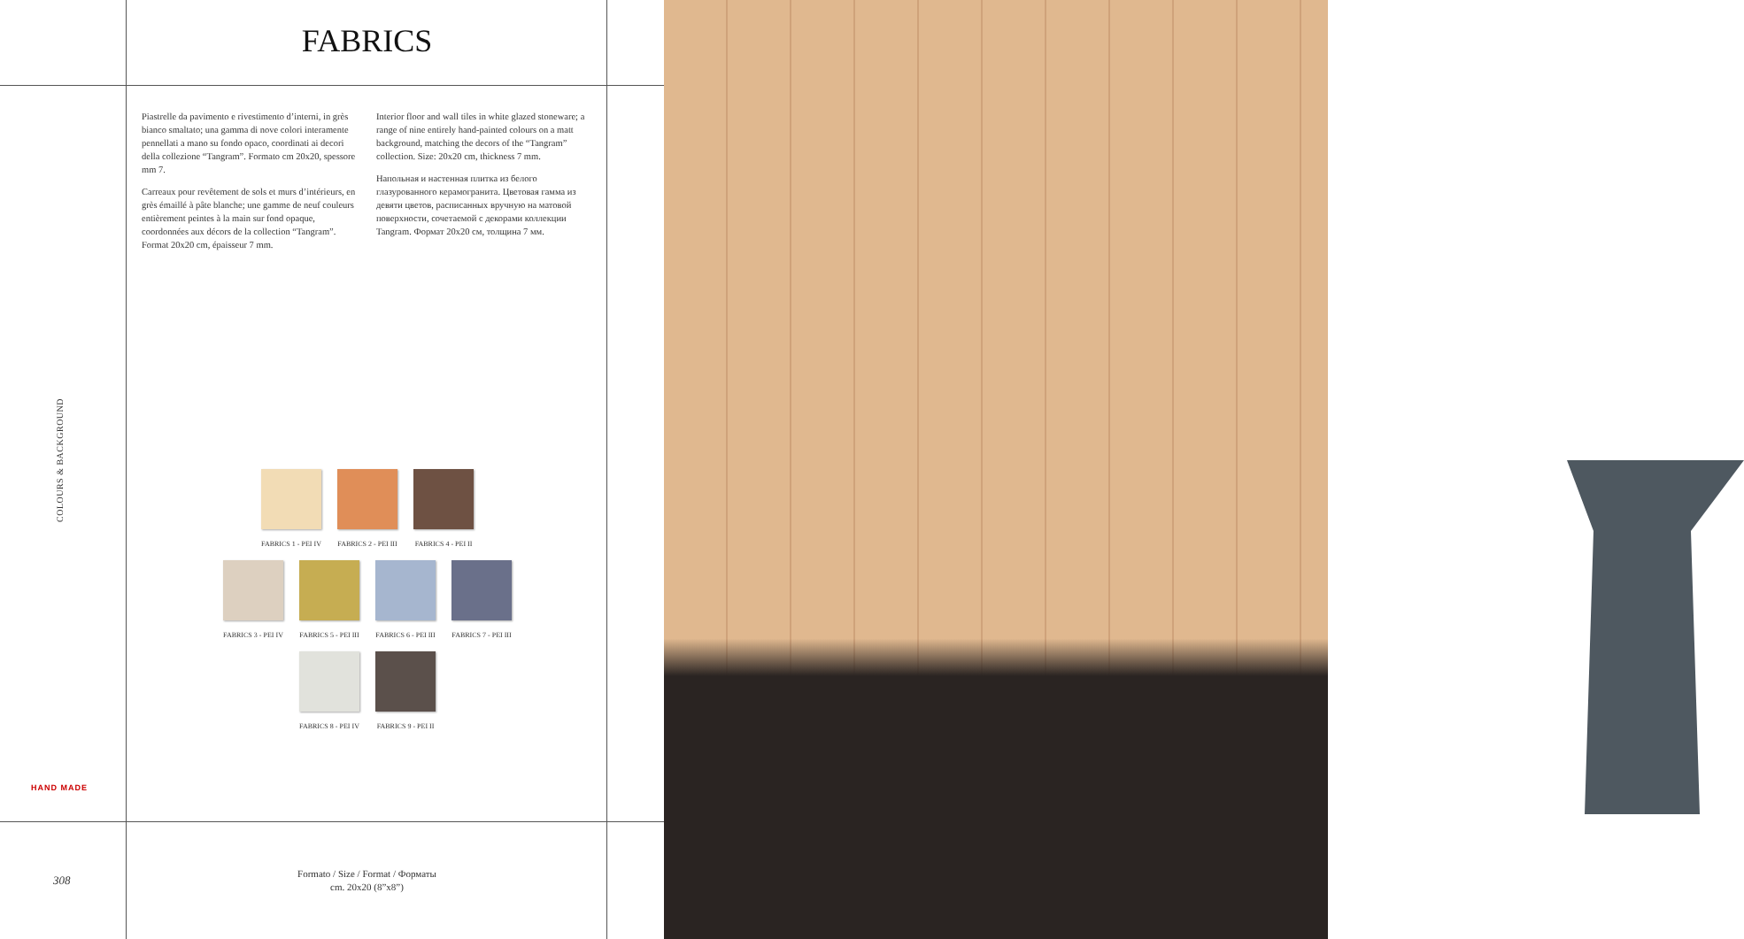FABRICS
Piastrelle da pavimento e rivestimento d’interni, in grès bianco smaltato; una gamma di nove colori interamente pennellati a mano su fondo opaco, coordinati ai decori della collezione “Tangram”. Formato cm 20x20, spessore mm 7.
Carreaux pour revêtement de sols et murs d’intérieurs, en grès émaillé à pâte blanche; une gamme de neuf couleurs entièrement peintes à la main sur fond opaque, coordonnées aux décors de la collection “Tangram”. Format 20x20 cm, épaisseur 7 mm.
Interior floor and wall tiles in white glazed stoneware; a range of nine entirely hand-painted colours on a matt background, matching the decors of the “Tangram” collection. Size: 20x20 cm, thickness 7 mm.
Напольная и настенная плитка из белого глазурованного керамогранита. Цветовая гамма из девяти цветов, расписанных вручную на матовой поверхности, сочетаемой с декорами коллекции Tangram. Формат 20x20 см, толщина 7 мм.
COLOURS & BACKGROUND
FABRICS 1 - PEI IV
FABRICS 2 - PEI III
FABRICS 4 - PEI II
FABRICS 3 - PEI IV
FABRICS 5 - PEI III
FABRICS 6 - PEI III
FABRICS 7 - PEI III
FABRICS 8 - PEI IV
FABRICS 9 - PEI II
HAND MADE
308
Formato / Size / Format / Форматы
cm. 20x20 (8”x8”)